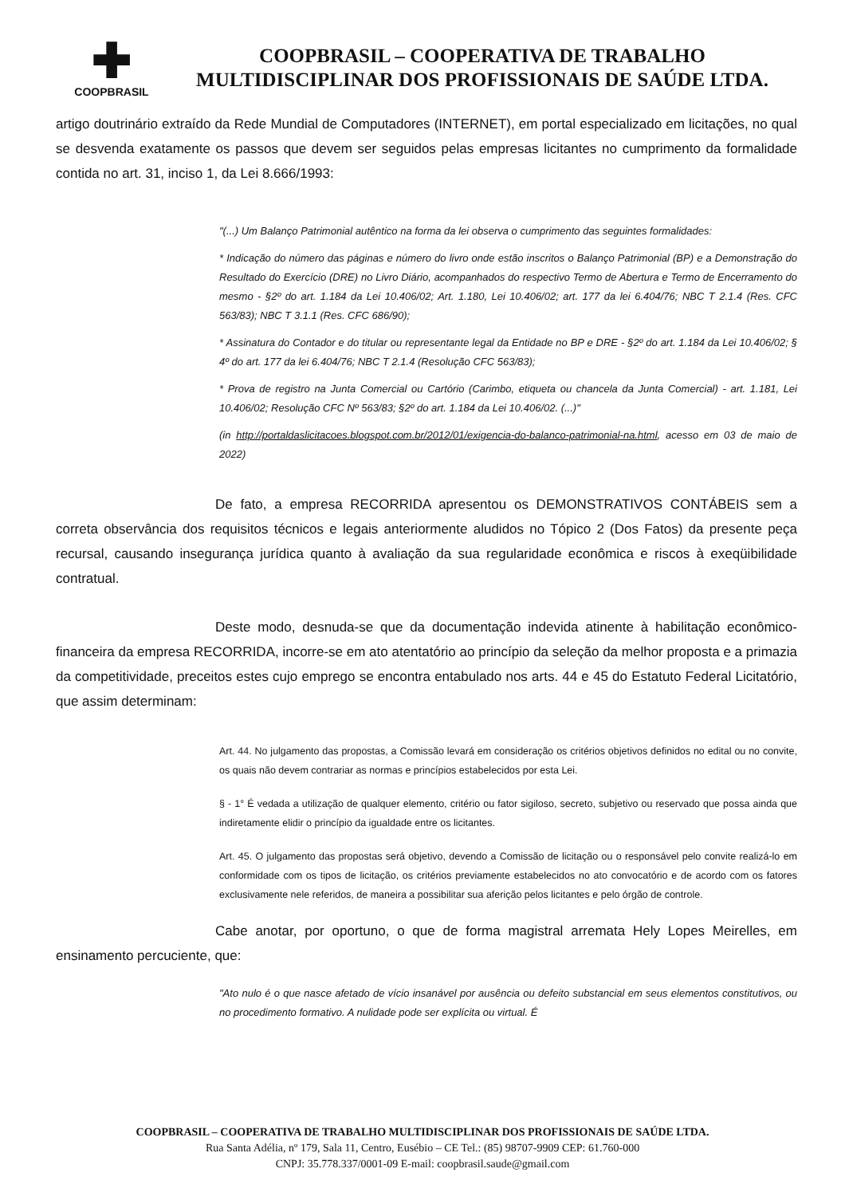✚
COOPBRASIL
COOPBRASIL – COOPERATIVA DE TRABALHO
MULTIDISCIPLINAR DOS PROFISSIONAIS DE SAÚDE LTDA.
artigo doutrinário extraído da Rede Mundial de Computadores (INTERNET), em portal especializado em licitações, no qual se desvenda exatamente os passos que devem ser seguidos pelas empresas licitantes no cumprimento da formalidade contida no art. 31, inciso 1, da Lei 8.666/1993:
"(...) Um Balanço Patrimonial autêntico na forma da lei observa o cumprimento das seguintes formalidades:
* Indicação do número das páginas e número do livro onde estão inscritos o Balanço Patrimonial (BP) e a Demonstração do Resultado do Exercício (DRE) no Livro Diário, acompanhados do respectivo Termo de Abertura e Termo de Encerramento do mesmo - §2º do art. 1.184 da Lei 10.406/02; Art. 1.180, Lei 10.406/02; art. 177 da lei 6.404/76; NBC T 2.1.4 (Res. CFC 563/83); NBC T 3.1.1 (Res. CFC 686/90);
* Assinatura do Contador e do titular ou representante legal da Entidade no BP e DRE - §2º do art. 1.184 da Lei 10.406/02; § 4º do art. 177 da lei 6.404/76; NBC T 2.1.4 (Resolução CFC 563/83);
* Prova de registro na Junta Comercial ou Cartório (Carimbo, etiqueta ou chancela da Junta Comercial) - art. 1.181, Lei 10.406/02; Resolução CFC Nº 563/83; §2º do art. 1.184 da Lei 10.406/02. (...)"
(in http://portaldaslicitacoes.blogspot.com.br/2012/01/exigencia-do-balanco-patrimonial-na.html, acesso em 03 de maio de 2022)
De fato, a empresa RECORRIDA apresentou os DEMONSTRATIVOS CONTÁBEIS sem a correta observância dos requisitos técnicos e legais anteriormente aludidos no Tópico 2 (Dos Fatos) da presente peça recursal, causando insegurança jurídica quanto à avaliação da sua regularidade econômica e riscos à exeqüibilidade contratual.
Deste modo, desnuda-se que da documentação indevida atinente à habilitação econômico-financeira da empresa RECORRIDA, incorre-se em ato atentatório ao princípio da seleção da melhor proposta e a primazia da competitividade, preceitos estes cujo emprego se encontra entabulado nos arts. 44 e 45 do Estatuto Federal Licitatório, que assim determinam:
Art. 44. No julgamento das propostas, a Comissão levará em consideração os critérios objetivos definidos no edital ou no convite, os quais não devem contrariar as normas e princípios estabelecidos por esta Lei.
§ - 1° É vedada a utilização de qualquer elemento, critério ou fator sigiloso, secreto, subjetivo ou reservado que possa ainda que indiretamente elidir o princípio da igualdade entre os licitantes.
Art. 45. O julgamento das propostas será objetivo, devendo a Comissão de licitação ou o responsável pelo convite realizá-lo em conformidade com os tipos de licitação, os critérios previamente estabelecidos no ato convocatório e de acordo com os fatores exclusivamente nele referidos, de maneira a possibilitar sua aferição pelos licitantes e pelo órgão de controle.
Cabe anotar, por oportuno, o que de forma magistral arremata Hely Lopes Meirelles, em ensinamento percuciente, que:
"Ato nulo é o que nasce afetado de vício insanável por ausência ou defeito substancial em seus elementos constitutivos, ou no procedimento formativo. A nulidade pode ser explícita ou virtual. É
COOPBRASIL – COOPERATIVA DE TRABALHO MULTIDISCIPLINAR DOS PROFISSIONAIS DE SAÚDE LTDA.
Rua Santa Adélia, nº 179, Sala 11, Centro, Eusébio – CE Tel.: (85) 98707-9909 CEP: 61.760-000
CNPJ: 35.778.337/0001-09 E-mail: coopbrasil.saude@gmail.com